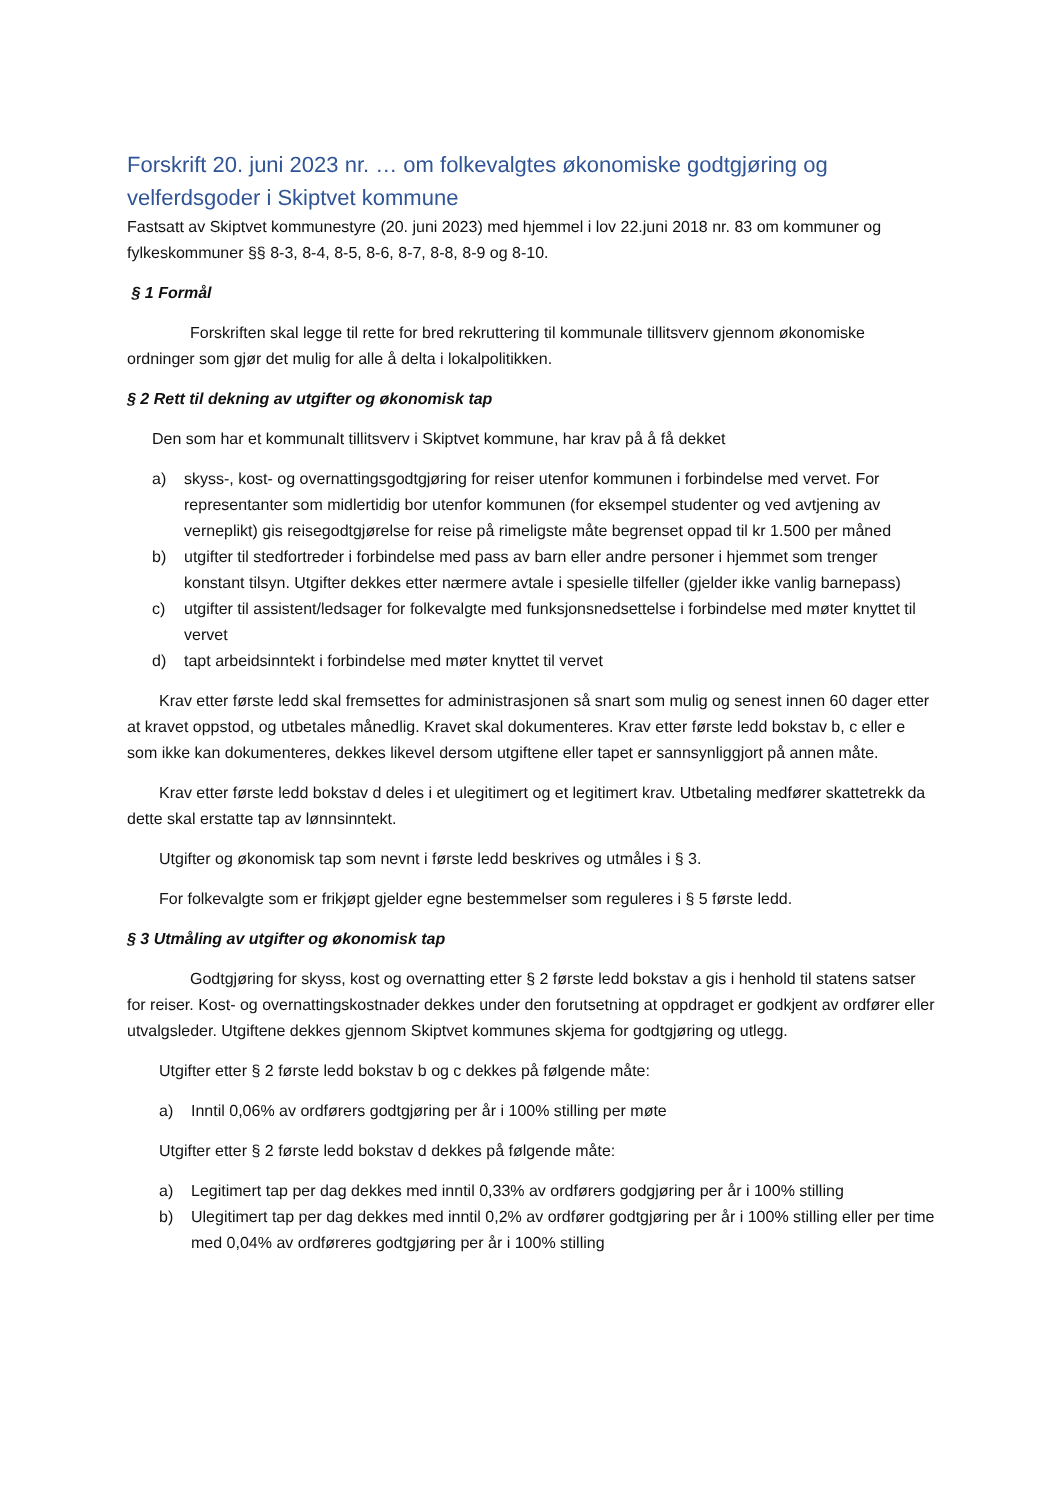Forskrift 20. juni 2023 nr. … om folkevalgtes økonomiske godtgjøring og velferdsgoder i Skiptvet kommune
Fastsatt av Skiptvet kommunestyre (20. juni 2023) med hjemmel i lov 22.juni 2018 nr. 83 om kommuner og fylkeskommuner §§ 8-3, 8-4, 8-5, 8-6, 8-7, 8-8, 8-9 og 8-10.
§ 1 Formål
Forskriften skal legge til rette for bred rekruttering til kommunale tillitsverv gjennom økonomiske ordninger som gjør det mulig for alle å delta i lokalpolitikken.
§ 2 Rett til dekning av utgifter og økonomisk tap
Den som har et kommunalt tillitsverv i Skiptvet kommune, har krav på å få dekket
a) skyss-, kost- og overnattingsgodtgjøring for reiser utenfor kommunen i forbindelse med vervet. For representanter som midlertidig bor utenfor kommunen (for eksempel studenter og ved avtjening av verneplikt) gis reisegodtgjørelse for reise på rimeligste måte begrenset oppad til kr 1.500 per måned
b) utgifter til stedfortreder i forbindelse med pass av barn eller andre personer i hjemmet som trenger konstant tilsyn. Utgifter dekkes etter nærmere avtale i spesielle tilfeller (gjelder ikke vanlig barnepass)
c) utgifter til assistent/ledsager for folkevalgte med funksjonsnedsettelse i forbindelse med møter knyttet til vervet
d) tapt arbeidsinntekt i forbindelse med møter knyttet til vervet
Krav etter første ledd skal fremsettes for administrasjonen så snart som mulig og senest innen 60 dager etter at kravet oppstod, og utbetales månedlig. Kravet skal dokumenteres. Krav etter første ledd bokstav b, c eller e som ikke kan dokumenteres, dekkes likevel dersom utgiftene eller tapet er sannsynliggjort på annen måte.
Krav etter første ledd bokstav d deles i et ulegitimert og et legitimert krav. Utbetaling medfører skattetrekk da dette skal erstatte tap av lønnsinntekt.
Utgifter og økonomisk tap som nevnt i første ledd beskrives og utmåles i § 3.
For folkevalgte som er frikjøpt gjelder egne bestemmelser som reguleres i § 5 første ledd.
§ 3 Utmåling av utgifter og økonomisk tap
Godtgjøring for skyss, kost og overnatting etter § 2 første ledd bokstav a gis i henhold til statens satser for reiser. Kost- og overnattingskostnader dekkes under den forutsetning at oppdraget er godkjent av ordfører eller utvalgsleder. Utgiftene dekkes gjennom Skiptvet kommunes skjema for godtgjøring og utlegg.
Utgifter etter § 2 første ledd bokstav b og c dekkes på følgende måte:
a) Inntil 0,06% av ordførers godtgjøring per år i 100% stilling per møte
Utgifter etter § 2 første ledd bokstav d dekkes på følgende måte:
a) Legitimert tap per dag dekkes med inntil 0,33% av ordførers godgjøring per år i 100% stilling
b) Ulegitimert tap per dag dekkes med inntil 0,2% av ordfører godtgjøring per år i 100% stilling eller per time med 0,04% av ordføreres godtgjøring per år i 100% stilling